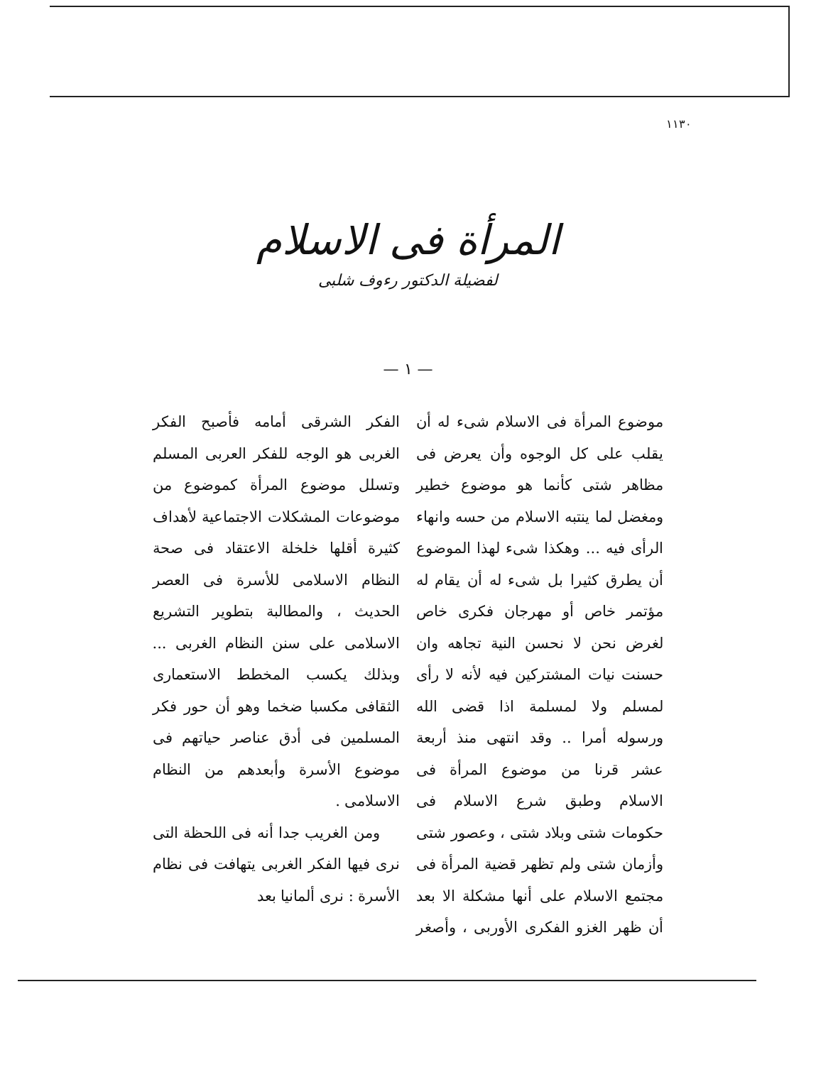١١٣٠
المرأة فى الاسلام
لفضيلة الدكتور رءوف شلبى
— ١ —
موضوع المرأة فى الاسلام شىء له أن يقلب على كل الوجوه وأن يعرض فى مظاهر شتى كأنما هو موضوع خطير ومغضل لما ينتبه الاسلام من حسه وانهاء الرأى فيه ... وهكذا شىء لهذا الموضوع أن يطرق كثيرا بل شىء له أن يقام له مؤتمر خاص أو مهرجان فكرى خاص لغرض نحن لا نحسن النية تجاهه وان حسنت نيات المشتركين فيه لأنه لا رأى لمسلم ولا لمسلمة اذا قضى الله ورسوله أمرا .. وقد انتهى منذ أربعة عشر قرنا من موضوع المرأة فى الاسلام وطبق شرع الاسلام فى حكومات شتى وبلاد شتى ، وعصور شتى وأزمان شتى ولم تظهر قضية المرأة فى مجتمع الاسلام على أنها مشكلة الا بعد أن ظهر الغزو الفكرى الأوربى ، وأصغر الفكر الشرقى أمامه فأصبح الفكر الغربى هو الوجه للفكر العربى المسلم وتسلل موضوع المرأة كموضوع من موضوعات المشكلات الاجتماعية لأهداف كثيرة أقلها خلخلة الاعتقاد فى صحة النظام الاسلامى للأسرة فى العصر الحديث ، والمطالبة بتطوير التشريع الاسلامى على سنن النظام الغربى ... وبذلك يكسب المخطط الاستعمارى الثقافى مكسبا ضخما وهو أن حور فكر المسلمين فى أدق عناصر حياتهم فى موضوع الأسرة وأبعدهم من النظام الاسلامى .
ومن الغريب جدا أنه فى اللحظة التى نرى فيها الفكر الغربى يتهافت فى نظام الأسرة : نرى ألمانيا بعد